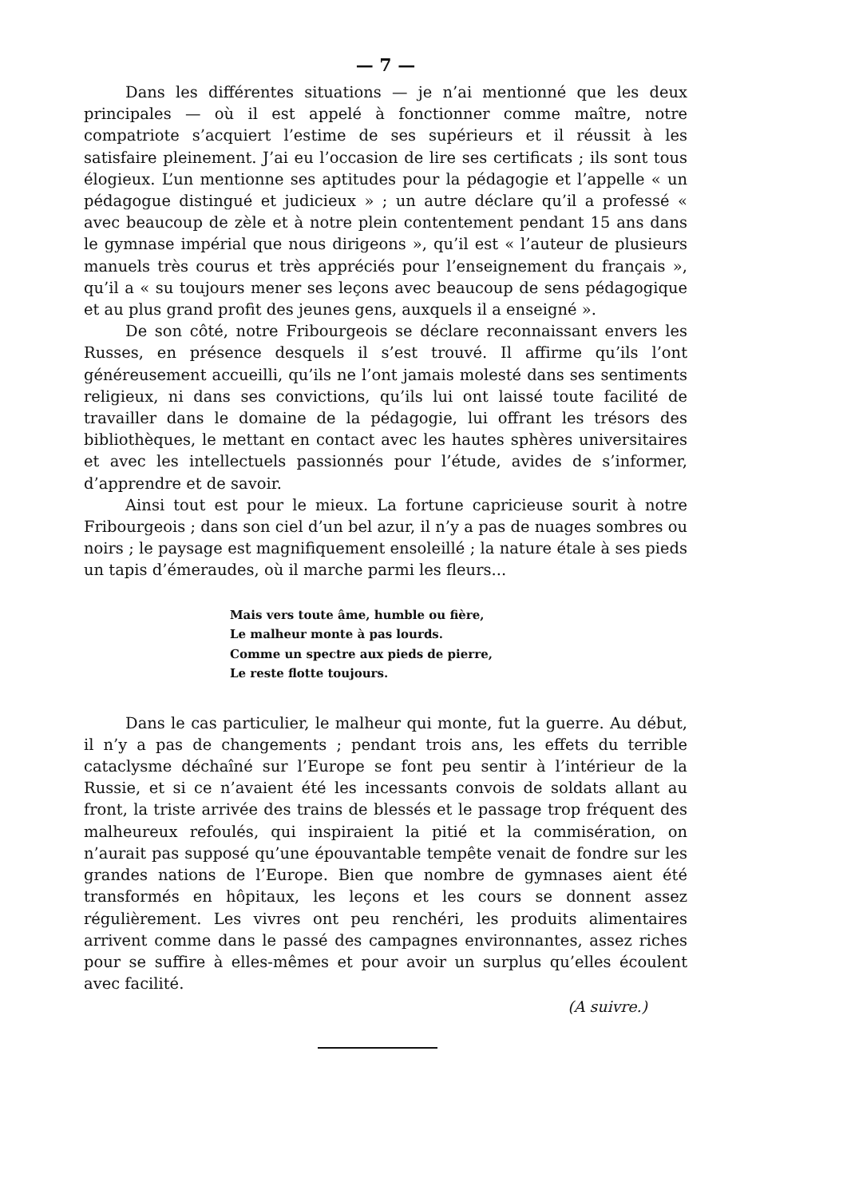— 7 —
Dans les différentes situations — je n’ai mentionné que les deux principales — où il est appelé à fonctionner comme maître, notre compatriote s’acquiert l’estime de ses supérieurs et il réussit à les satisfaire pleinement. J’ai eu l’occasion de lire ses certificats ; ils sont tous élogieux. L’un mentionne ses aptitudes pour la pédagogie et l’appelle « un pédagogue distingué et judicieux » ; un autre déclare qu’il a professé « avec beaucoup de zèle et à notre plein contentement pendant 15 ans dans le gymnase impérial que nous dirigeons », qu’il est « l’auteur de plusieurs manuels très courus et très appréciés pour l’enseignement du français », qu’il a « su toujours mener ses leçons avec beaucoup de sens pédagogique et au plus grand profit des jeunes gens, auxquels il a enseigné ».
De son côté, notre Fribourgeois se déclare reconnaissant envers les Russes, en présence desquels il s’est trouvé. Il affirme qu’ils l’ont généreusement accueilli, qu’ils ne l’ont jamais molesté dans ses sentiments religieux, ni dans ses convictions, qu’ils lui ont laissé toute facilité de travailler dans le domaine de la pédagogie, lui offrant les trésors des bibliothèques, le mettant en contact avec les hautes sphères universitaires et avec les intellectuels passionnés pour l’étude, avides de s’informer, d’apprendre et de savoir.
Ainsi tout est pour le mieux. La fortune capricieuse sourit à notre Fribourgeois ; dans son ciel d’un bel azur, il n’y a pas de nuages sombres ou noirs ; le paysage est magnifiquement ensoleillé ; la nature étale à ses pieds un tapis d’émeraudes, où il marche parmi les fleurs...
Mais vers toute âme, humble ou fière,
Le malheur monte à pas lourds.
Comme un spectre aux pieds de pierre,
Le reste flotte toujours.
Dans le cas particulier, le malheur qui monte, fut la guerre. Au début, il n’y a pas de changements ; pendant trois ans, les effets du terrible cataclysme déchaîné sur l’Europe se font peu sentir à l’intérieur de la Russie, et si ce n’avaient été les incessants convois de soldats allant au front, la triste arrivée des trains de blessés et le passage trop fréquent des malheureux refoulés, qui inspiraient la pitié et la commisération, on n’aurait pas supposé qu’une épouvantable tempête venait de fondre sur les grandes nations de l’Europe. Bien que nombre de gymnases aient été transformés en hôpitaux, les leçons et les cours se donnent assez régulièrement. Les vivres ont peu renchéri, les produits alimentaires arrivent comme dans le passé des campagnes environnantes, assez riches pour se suffire à elles-mêmes et pour avoir un surplus qu’elles écoulent avec facilité.
(A suivre.)